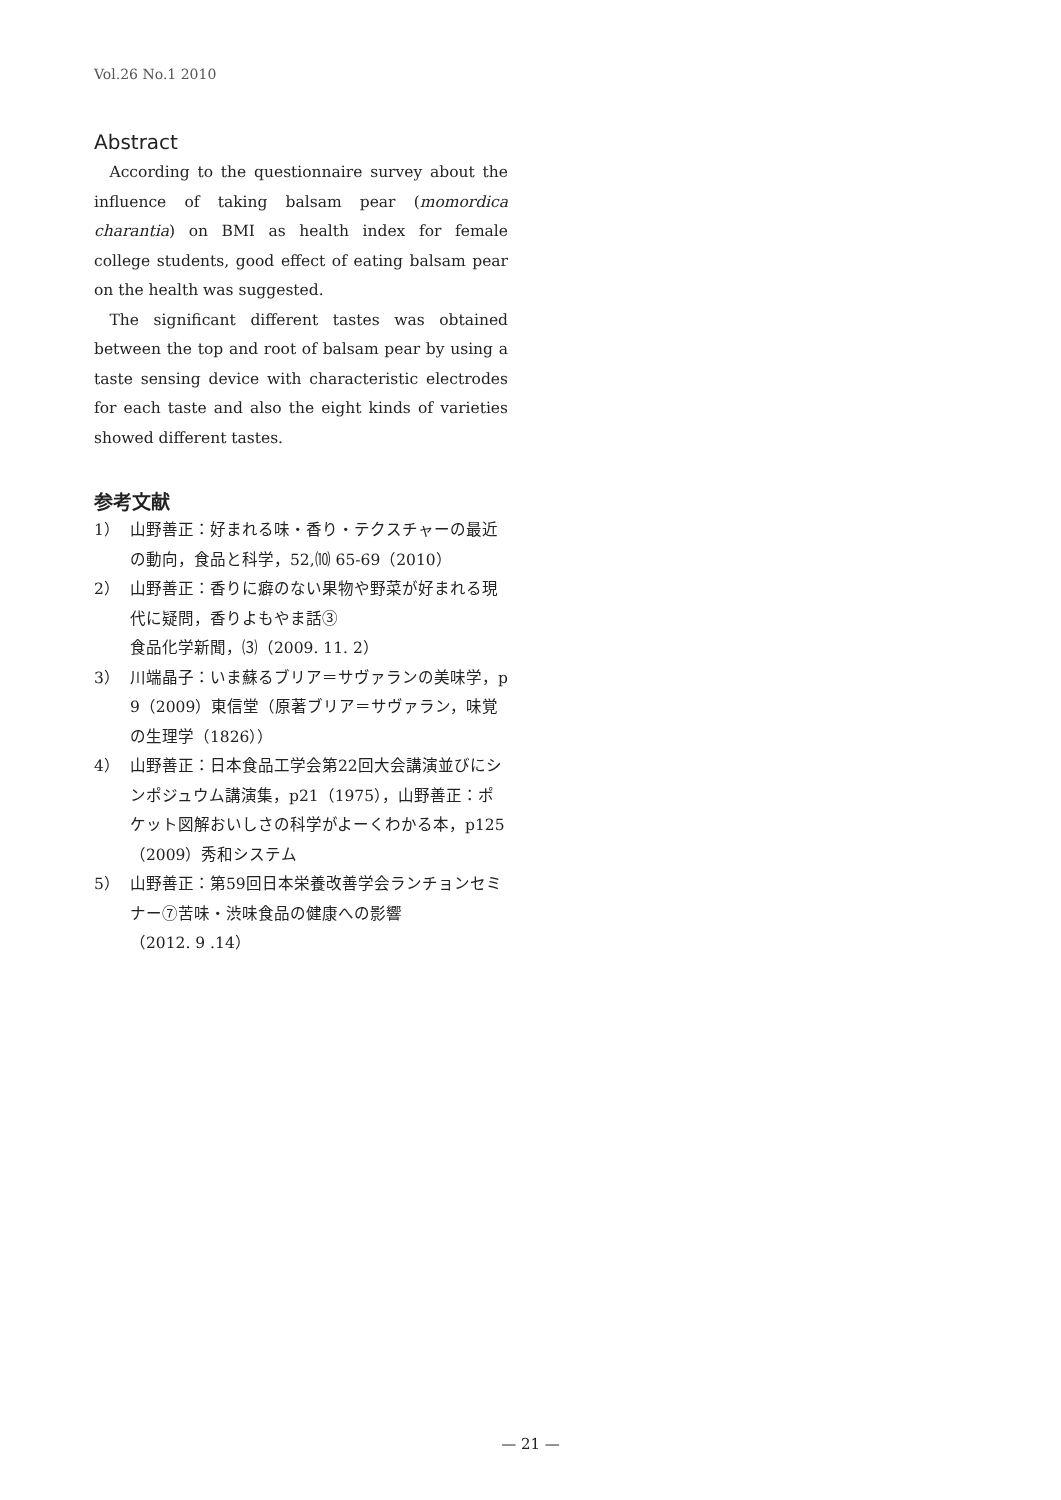Vol.26 No.1 2010
Abstract
According to the questionnaire survey about the influence of taking balsam pear (momordica charantia) on BMI as health index for female college students, good effect of eating balsam pear on the health was suggested.
The significant different tastes was obtained between the top and root of balsam pear by using a taste sensing device with characteristic electrodes for each taste and also the eight kinds of varieties showed different tastes.
参考文献
1） 山野善正：好まれる味・香り・テクスチャーの最近の動向，食品と科学，52,⑽ 65-69（2010）
2） 山野善正：香りに癖のない果物や野菜が好まれる現代に疑問，香りよもやま話③
食品化学新聞，⑶（2009. 11. 2）
3） 川端晶子：いま蘇るブリア＝サヴァランの美味学，p 9（2009）東信堂（原著ブリア＝サヴァラン，味覚の生理学（1826））
4） 山野善正：日本食品工学会第22回大会講演並びにシンポジュウム講演集，p21（1975），山野善正：ポケット図解おいしさの科学がよーくわかる本，p125（2009）秀和システム
5） 山野善正：第59回日本栄養改善学会ランチョンセミナー⑦苦味・渋味食品の健康への影響
（2012. 9 .14）
— 21 —